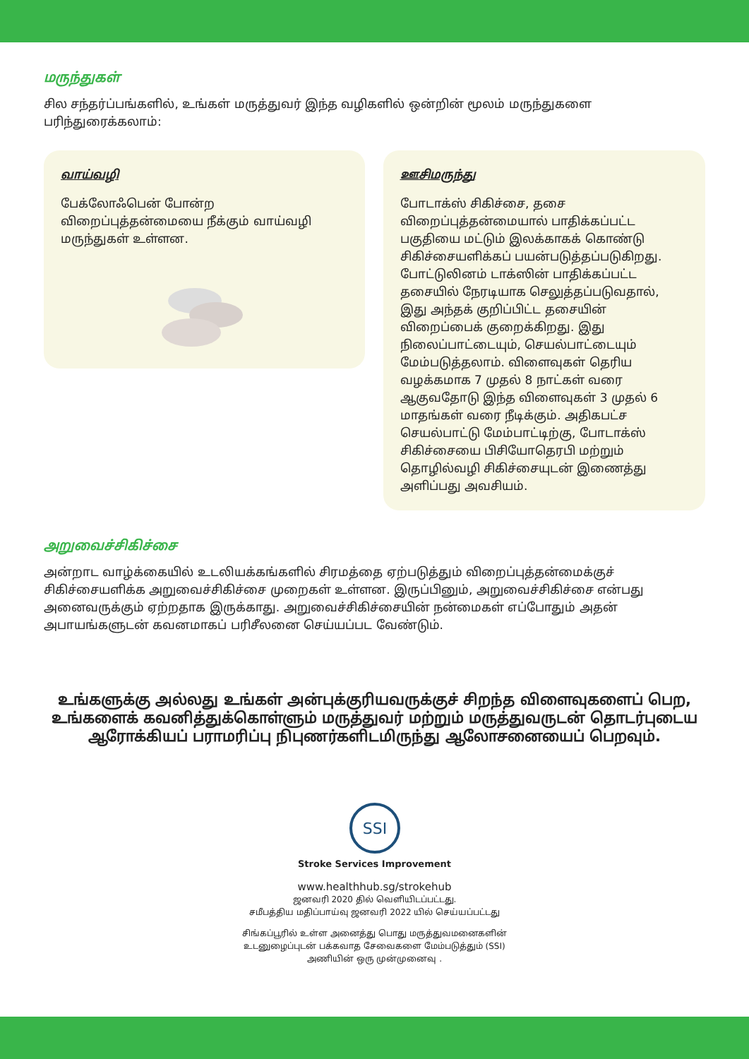மருந்துகள்
சில சந்தர்ப்பங்களில், உங்கள் மருத்துவர் இந்த வழிகளில் ஒன்றின் மூலம் மருந்துகளை பரிந்துரைக்கலாம்:
வாய்வழி
பேக்லோஃபென் போன்ற விறைப்புத்தன்மையை நீக்கும் வாய்வழி மருந்துகள் உள்ளன.
ஊசிமருந்து
போடாக்ஸ் சிகிச்சை, தசை விறைப்புத்தன்மையால் பாதிக்கப்பட்ட பகுதியை மட்டும் இலக்காகக் கொண்டு சிகிச்சையளிக்கப் பயன்படுத்தப்படுகிறது. போட்டுலினம் டாக்ஸின் பாதிக்கப்பட்ட தசையில் நேரடியாக செலுத்தப்படுவதால், இது அந்தக் குறிப்பிட்ட தசையின் விறைப்பைக் குறைக்கிறது. இது நிலைப்பாட்டையும், செயல்பாட்டையும் மேம்படுத்தலாம். விளைவுகள் தெரிய வழக்கமாக 7 முதல் 8 நாட்கள் வரை ஆகுவதோடு இந்த விளைவுகள் 3 முதல் 6 மாதங்கள் வரை நீடிக்கும். அதிகபட்ச செயல்பாட்டு மேம்பாட்டிற்கு, போடாக்ஸ் சிகிச்சையை பிசியோதெரபி மற்றும் தொழில்வழி சிகிச்சையுடன் இணைத்து அளிப்பது அவசியம்.
அறுவைச்சிகிச்சை
அன்றாட வாழ்க்கையில் உடலியக்கங்களில் சிரமத்தை ஏற்படுத்தும் விறைப்புத்தன்மைக்குச் சிகிச்சையளிக்க அறுவைச்சிகிச்சை முறைகள் உள்ளன. இருப்பினும், அறுவைச்சிகிச்சை என்பது அனைவருக்கும் ஏற்றதாக இருக்காது. அறுவைச்சிகிச்சையின் நன்மைகள் எப்போதும் அதன் அபாயங்களுடன் கவனமாகப் பரிசீலனை செய்யப்பட வேண்டும்.
உங்களுக்கு அல்லது உங்கள் அன்புக்குரியவருக்குச் சிறந்த விளைவுகளைப் பெற, உங்களைக் கவனித்துக்கொள்ளும் மருத்துவர் மற்றும் மருத்துவருடன் தொடர்புடைய ஆரோக்கியப் பராமரிப்பு நிபுணர்களிடமிருந்து ஆலோசனையைப் பெறவும்.
SSI
Stroke Services Improvement
www.healthhub.sg/strokehub
ஜனவரி 2020 தில் வெளியிடப்பட்டது.
சமீபத்திய மதிப்பாய்வு ஜனவரி 2022 யில் செய்யப்பட்டது
சிங்கப்பூரில் உள்ள அனைத்து பொது மருத்துவமனைகளின்
உடனுழைப்புடன் பக்கவாத சேவைகளை மேம்படுத்தும் (SSI)
அணியின் ஒரு முன்முனைவு .